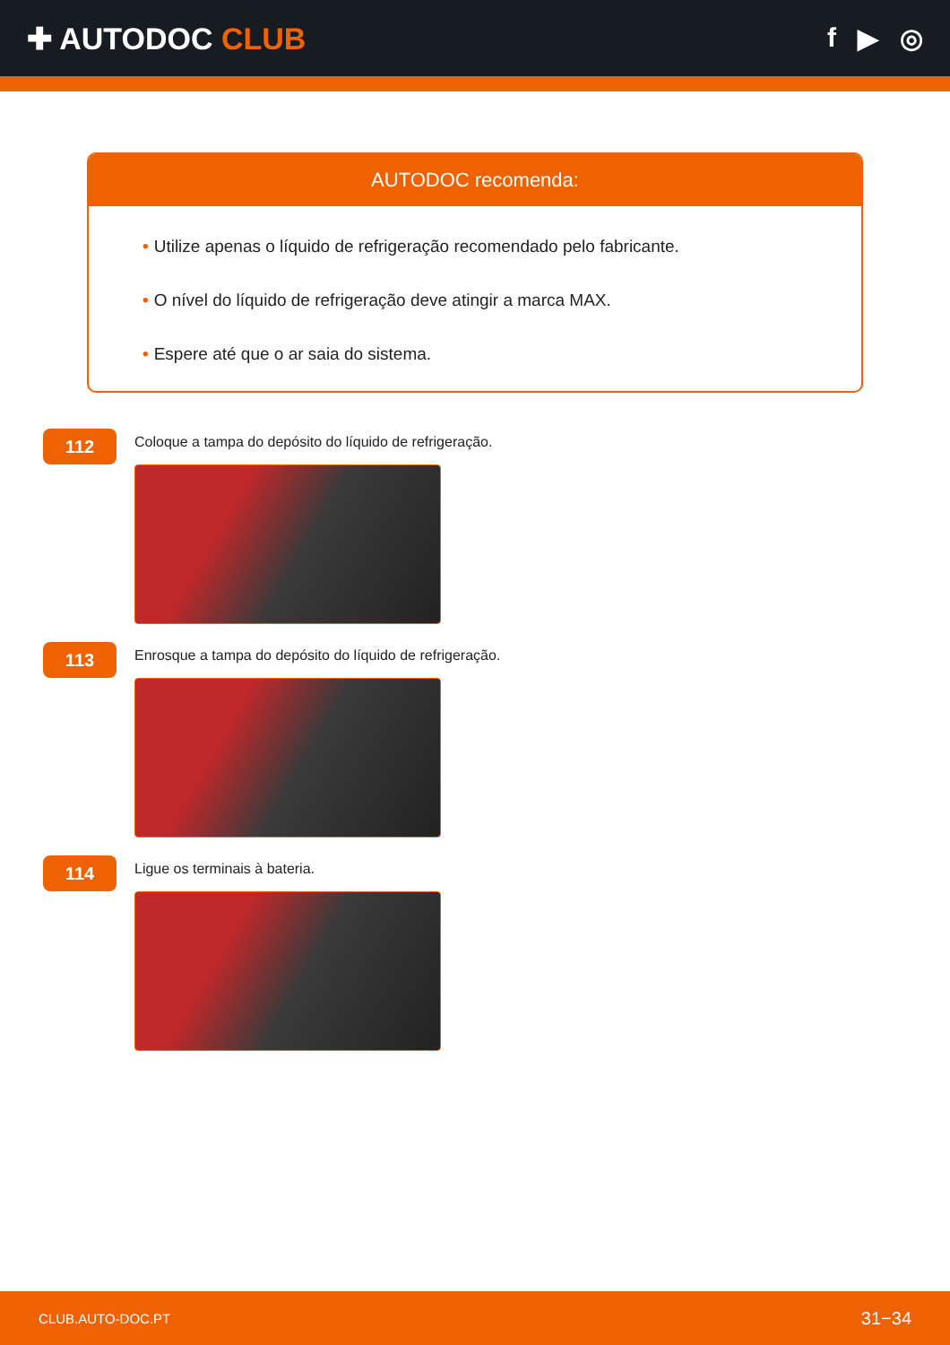✚ AUTODOC CLUB f ▶ ◎
AUTODOC recomenda:
• Utilize apenas o líquido de refrigeração recomendado pelo fabricante.
• O nível do líquido de refrigeração deve atingir a marca MAX.
• Espere até que o ar saia do sistema.
112
Coloque a tampa do depósito do líquido de refrigeração.
113
Enrosque a tampa do depósito do líquido de refrigeração.
114
Ligue os terminais à bateria.
CLUB.AUTO-DOC.PT 31−34